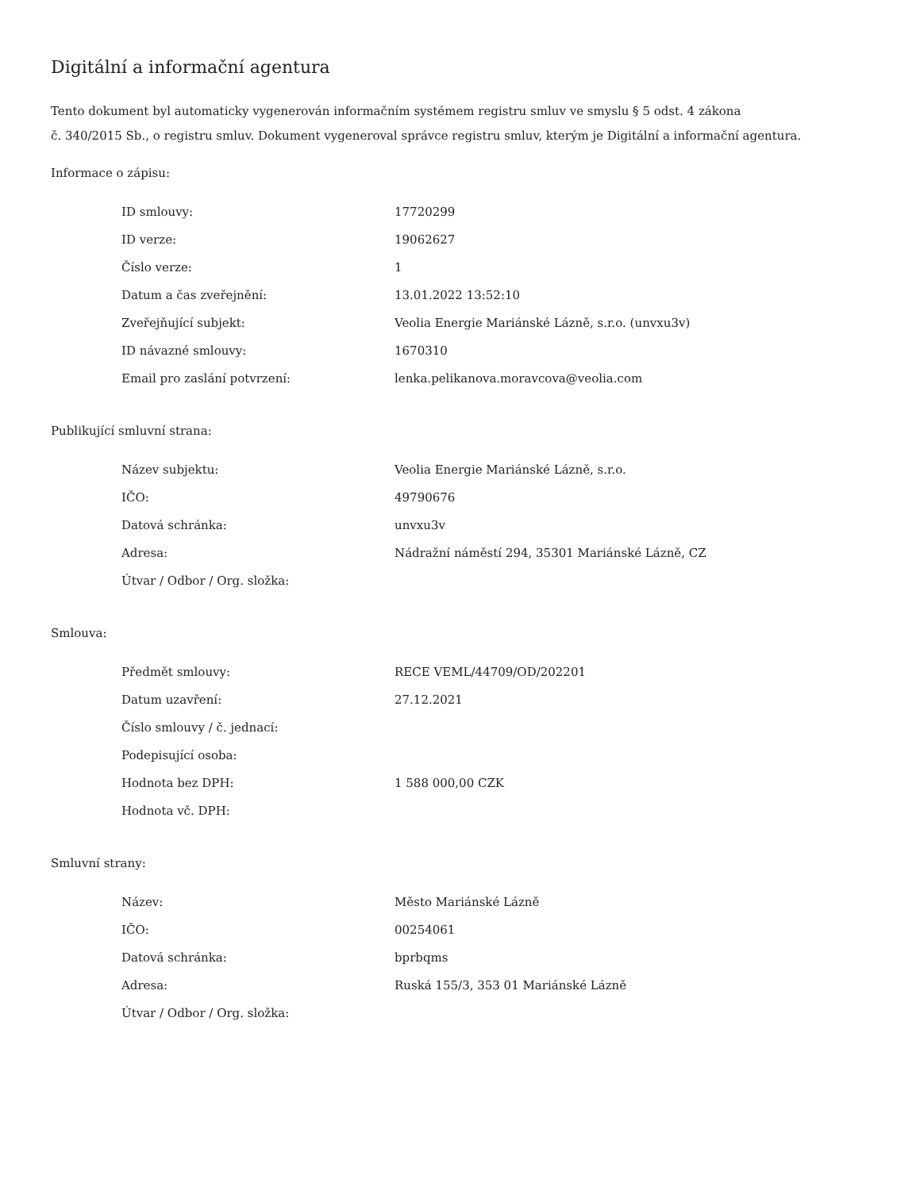Digitální a informační agentura
Tento dokument byl automaticky vygenerován informačním systémem registru smluv ve smyslu § 5 odst. 4 zákona
č. 340/2015 Sb., o registru smluv. Dokument vygeneroval správce registru smluv, kterým je Digitální a informační agentura.
Informace o zápisu:
| ID smlouvy: | 17720299 |
| ID verze: | 19062627 |
| Číslo verze: | 1 |
| Datum a čas zveřejnění: | 13.01.2022 13:52:10 |
| Zveřejňující subjekt: | Veolia Energie Mariánské Lázně, s.r.o. (unvxu3v) |
| ID návazné smlouvy: | 1670310 |
| Email pro zaslání potvrzení: | lenka.pelikanova.moravcova@veolia.com |
Publikující smluvní strana:
| Název subjektu: | Veolia Energie Mariánské Lázně, s.r.o. |
| IČO: | 49790676 |
| Datová schránka: | unvxu3v |
| Adresa: | Nádražní náměstí 294, 35301 Mariánské Lázně, CZ |
| Útvar / Odbor / Org. složka: | |
Smlouva:
| Předmět smlouvy: | RECE VEML/44709/OD/202201 |
| Datum uzavření: | 27.12.2021 |
| Číslo smlouvy / č. jednací: | |
| Podepisující osoba: | |
| Hodnota bez DPH: | 1 588 000,00 CZK |
| Hodnota vč. DPH: | |
Smluvní strany:
| Název: | Město Mariánské Lázně |
| IČO: | 00254061 |
| Datová schránka: | bprbqms |
| Adresa: | Ruská 155/3, 353 01 Mariánské Lázně |
| Útvar / Odbor / Org. složka: | |